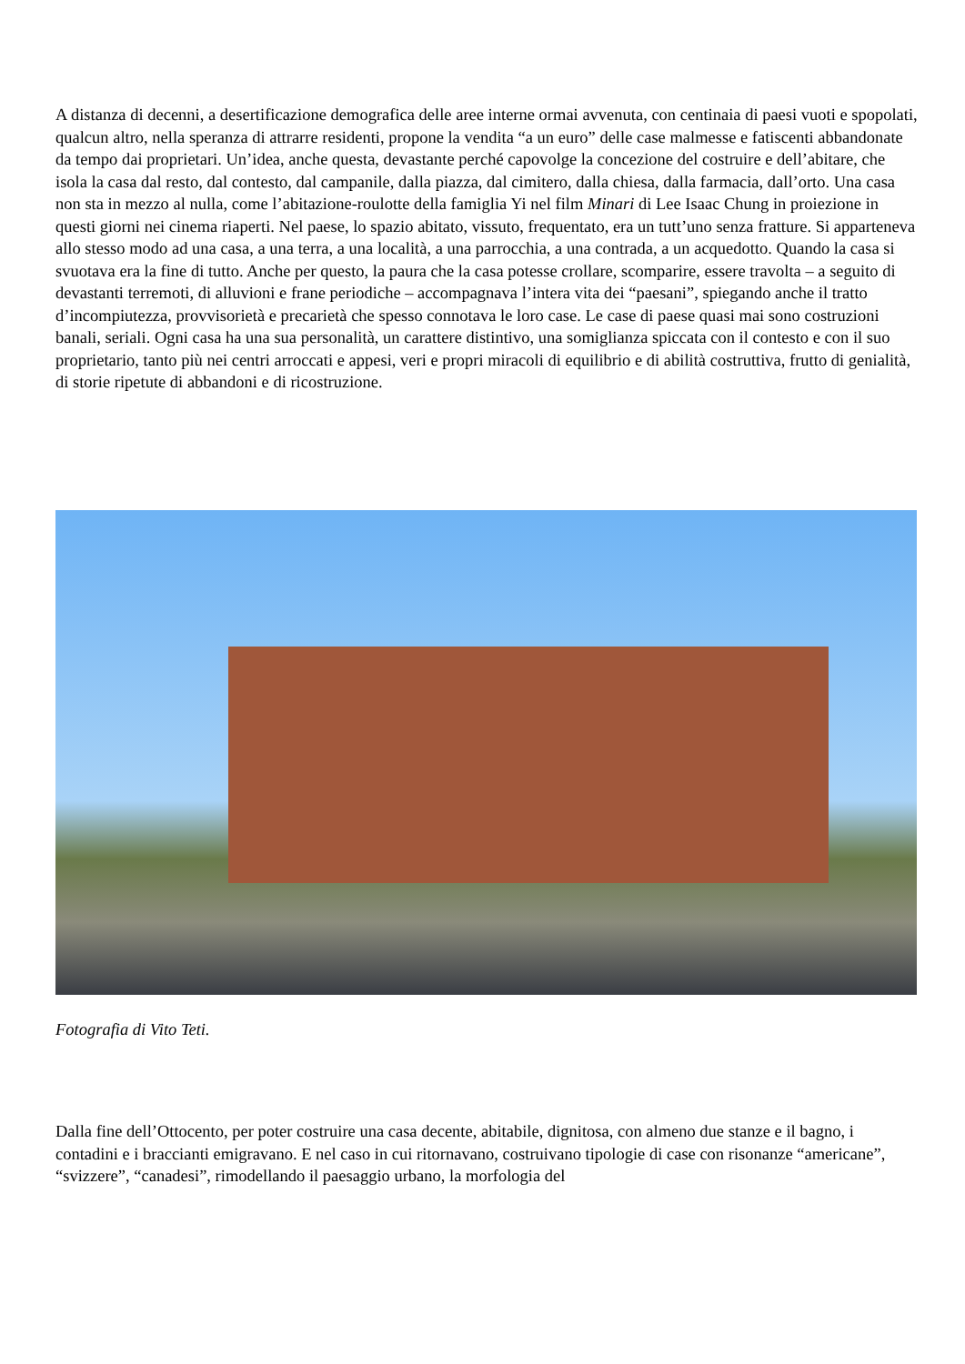A distanza di decenni, a desertificazione demografica delle aree interne ormai avvenuta, con centinaia di paesi vuoti e spopolati, qualcun altro, nella speranza di attrarre residenti, propone la vendita “a un euro” delle case malmesse e fatiscenti abbandonate da tempo dai proprietari. Un’idea, anche questa, devastante perché capovolge la concezione del costruire e dell’abitare, che isola la casa dal resto, dal contesto, dal campanile, dalla piazza, dal cimitero, dalla chiesa, dalla farmacia, dall’orto. Una casa non sta in mezzo al nulla, come l’abitazione-roulotte della famiglia Yi nel film Minari di Lee Isaac Chung in proiezione in questi giorni nei cinema riaperti. Nel paese, lo spazio abitato, vissuto, frequentato, era un tutt’uno senza fratture. Si apparteneva allo stesso modo ad una casa, a una terra, a una località, a una parrocchia, a una contrada, a un acquedotto. Quando la casa si svuotava era la fine di tutto. Anche per questo, la paura che la casa potesse crollare, scomparire, essere travolta – a seguito di devastanti terremoti, di alluvioni e frane periodiche – accompagnava l’intera vita dei “paesani”, spiegando anche il tratto d’incompiutezza, provvisorietà e precarietà che spesso connotava le loro case. Le case di paese quasi mai sono costruzioni banali, seriali. Ogni casa ha una sua personalità, un carattere distintivo, una somiglianza spiccata con il contesto e con il suo proprietario, tanto più nei centri arroccati e appesi, veri e propri miracoli di equilibrio e di abilità costruttiva, frutto di genialità, di storie ripetute di abbandoni e di ricostruzione.
Fotografia di Vito Teti.
Dalla fine dell’Ottocento, per poter costruire una casa decente, abitabile, dignitosa, con almeno due stanze e il bagno, i contadini e i braccianti emigravano. E nel caso in cui ritornavano, costruivano tipologie di case con risonanze “americane”, “svizzere”, “canadesi”, rimodellando il paesaggio urbano, la morfologia del